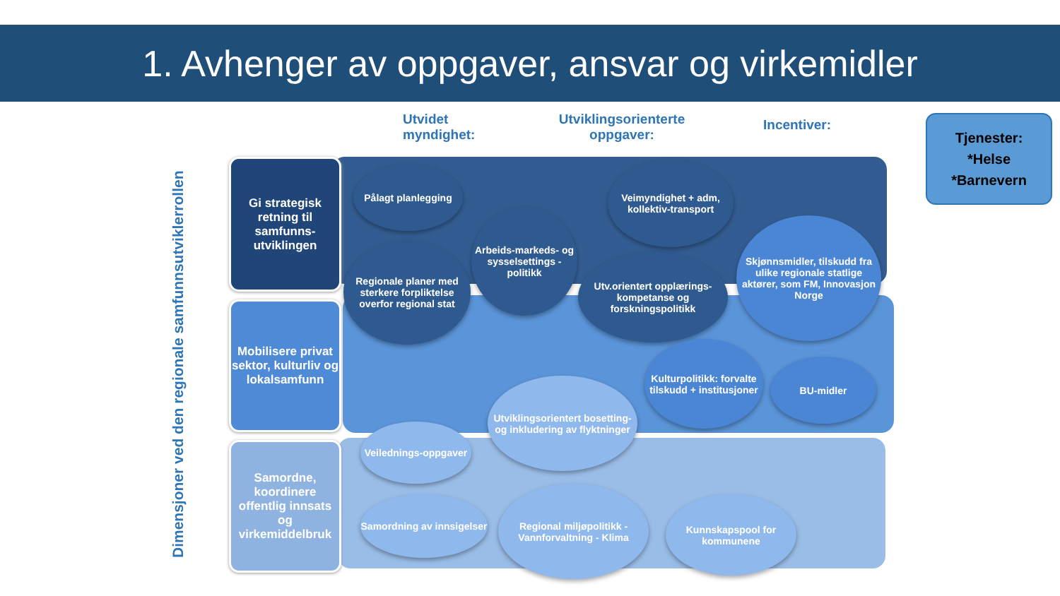1. Avhenger av oppgaver, ansvar og virkemidler
Utvidet
myndighet:
Utviklingsorienterte
oppgaver:
Incentiver:
Tjenester:
*Helse
*Barnevern
Dimensjoner ved den regionale samfunnsutviklerrollen
Gi strategisk retning til samfunns-utviklingen
Mobilisere privat sektor, kulturliv og lokalsamfunn
Samordne, koordinere offentlig innsats og virkemiddelbruk
Pålagt planlegging
Regionale planer med sterkere forpliktelse overfor regional stat
Arbeids-markeds- og sysselsettings -politikk
Veimyndighet + adm, kollektiv-transport
Utv.orientert opplærings-kompetanse og forskningspolitikk
Skjønnsmidler, tilskudd fra ulike regionale statlige aktører, som FM, Innovasjon Norge
Kulturpolitikk: forvalte tilskudd + institusjoner
BU-midler
Utviklingsorientert bosetting- og inkludering av flyktninger
Veilednings-oppgaver
Samordning av innsigelser
Regional miljøpolitikk - Vannforvaltning - Klima
Kunnskapspool for kommunene